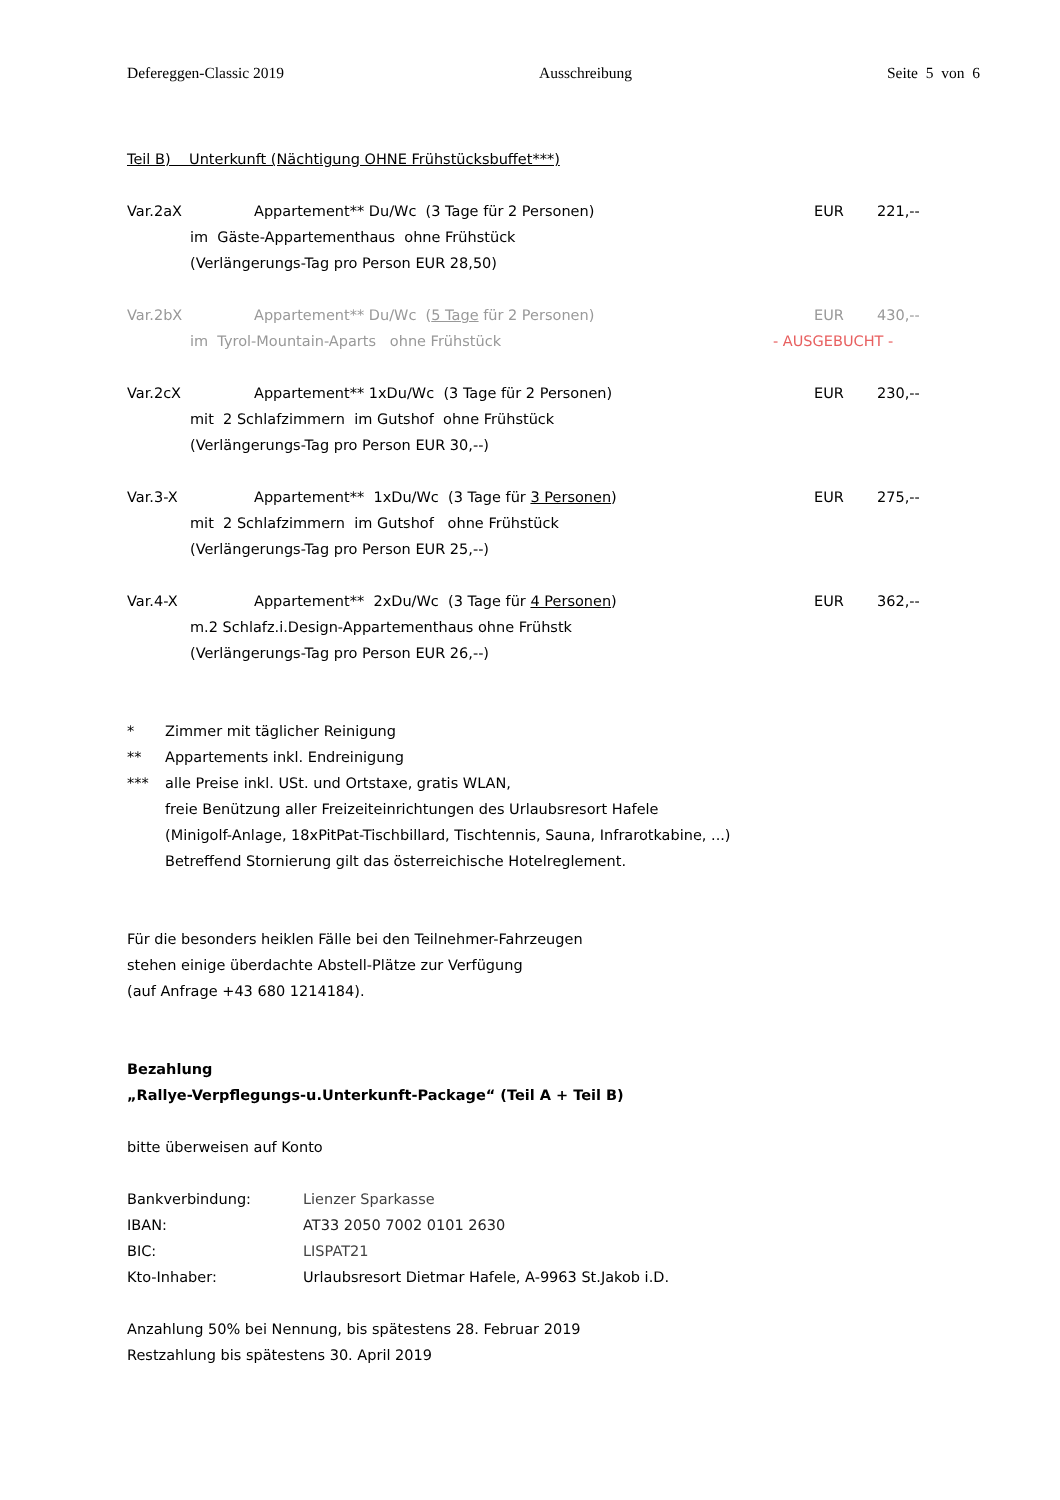Defereggen-Classic 2019 Ausschreibung Seite 5 von 6
Teil B) Unterkunft (Nächtigung OHNE Frühstücksbuffet***)
Var.2aX Appartement** Du/Wc (3 Tage für 2 Personen) EUR 221,--
im Gäste-Appartementhaus ohne Frühstück
(Verlängerungs-Tag pro Person EUR 28,50)
Var.2bX Appartement** Du/Wc (5 Tage für 2 Personen) EUR 430,--
im Tyrol-Mountain-Aparts ohne Frühstück - AUSGEBUCHT -
Var.2cX Appartement** 1xDu/Wc (3 Tage für 2 Personen) EUR 230,--
mit 2 Schlafzimmern im Gutshof ohne Frühstück
(Verlängerungs-Tag pro Person EUR 30,--)
Var.3-X Appartement** 1xDu/Wc (3 Tage für 3 Personen) EUR 275,--
mit 2 Schlafzimmern im Gutshof ohne Frühstück
(Verlängerungs-Tag pro Person EUR 25,--)
Var.4-X Appartement** 2xDu/Wc (3 Tage für 4 Personen) EUR 362,--
m.2 Schlafz.i.Design-Appartementhaus ohne Frühstk
(Verlängerungs-Tag pro Person EUR 26,--)
* Zimmer mit täglicher Reinigung
** Appartements inkl. Endreinigung
*** alle Preise inkl. USt. und Ortstaxe, gratis WLAN,
freie Benützung aller Freizeiteinrichtungen des Urlaubsresort Hafele
(Minigolf-Anlage, 18xPitPat-Tischbillard, Tischtennis, Sauna, Infrarotkabine, ...)
Betreffend Stornierung gilt das österreichische Hotelreglement.
Für die besonders heiklen Fälle bei den Teilnehmer-Fahrzeugen
stehen einige überdachte Abstell-Plätze zur Verfügung
(auf Anfrage +43 680 1214184).
Bezahlung
„Rallye-Verpflegungs-u.Unterkunft-Package“ (Teil A + Teil B)
bitte überweisen auf Konto
Bankverbindung: Lienzer Sparkasse
IBAN: AT33 2050 7002 0101 2630
BIC: LISPAT21
Kto-Inhaber: Urlaubsresort Dietmar Hafele, A-9963 St.Jakob i.D.
Anzahlung 50% bei Nennung, bis spätestens 28. Februar 2019
Restzahlung bis spätestens 30. April 2019